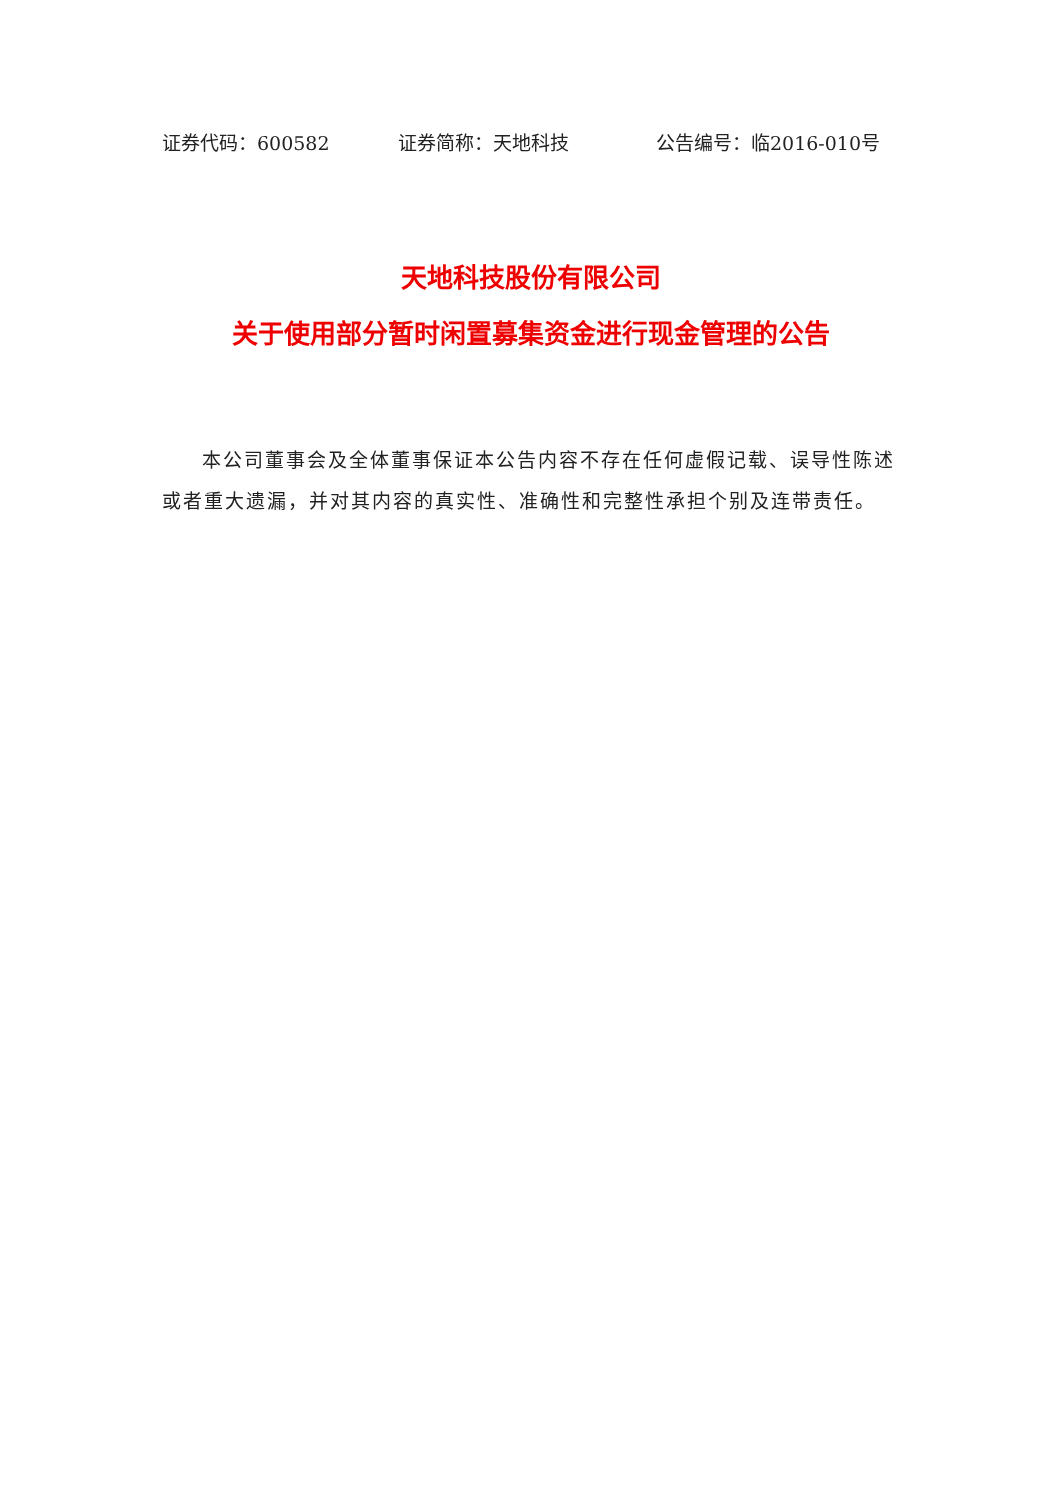证券代码：600582 证券简称：天地科技 公告编号：临2016-010号
天地科技股份有限公司
关于使用部分暂时闲置募集资金进行现金管理的公告
本公司董事会及全体董事保证本公告内容不存在任何虚假记载、误导性陈述或者重大遗漏，并对其内容的真实性、准确性和完整性承担个别及连带责任。